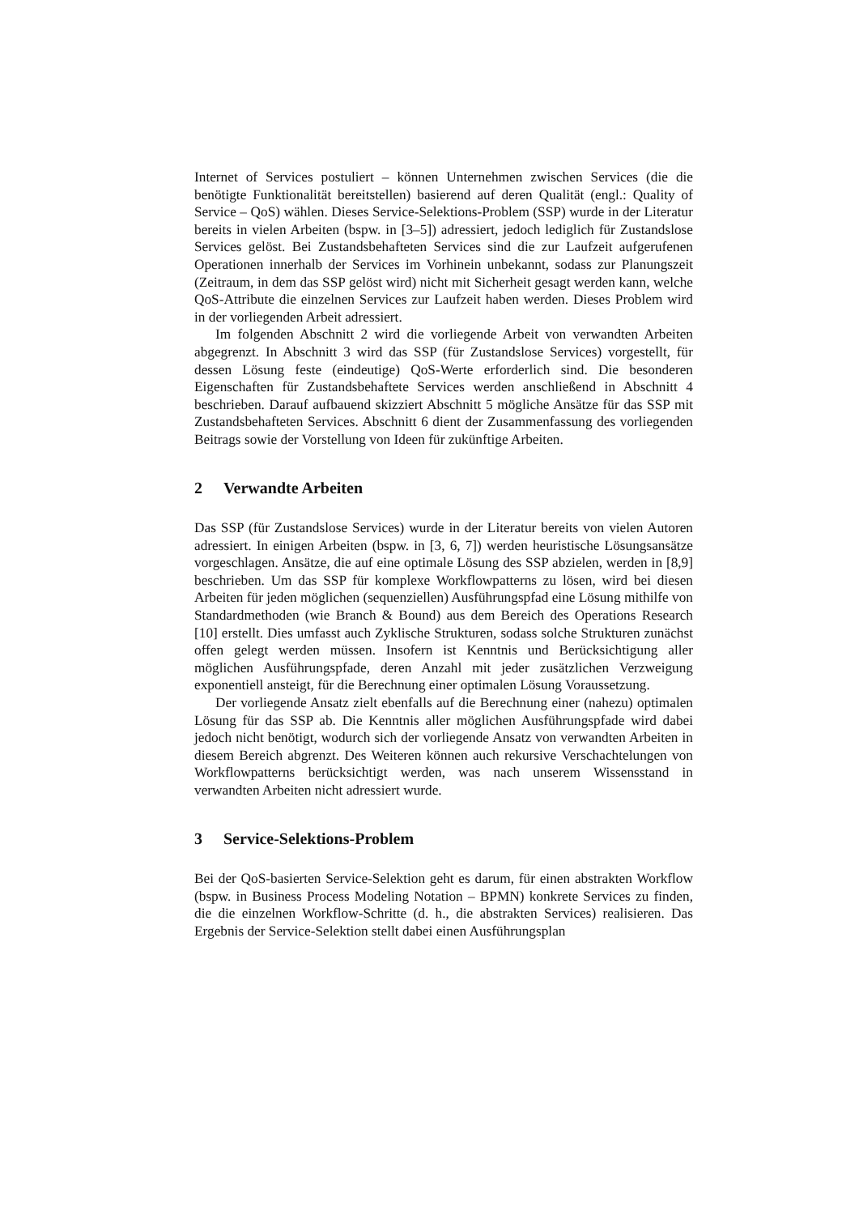Internet of Services postuliert – können Unternehmen zwischen Services (die die benötigte Funktionalität bereitstellen) basierend auf deren Qualität (engl.: Quality of Service – QoS) wählen. Dieses Service-Selektions-Problem (SSP) wurde in der Literatur bereits in vielen Arbeiten (bspw. in [3–5]) adressiert, jedoch lediglich für Zustandslose Services gelöst. Bei Zustandsbehafteten Services sind die zur Laufzeit aufgerufenen Operationen innerhalb der Services im Vorhinein unbekannt, sodass zur Planungszeit (Zeitraum, in dem das SSP gelöst wird) nicht mit Sicherheit gesagt werden kann, welche QoS-Attribute die einzelnen Services zur Laufzeit haben werden. Dieses Problem wird in der vorliegenden Arbeit adressiert.
Im folgenden Abschnitt 2 wird die vorliegende Arbeit von verwandten Arbeiten abgegrenzt. In Abschnitt 3 wird das SSP (für Zustandslose Services) vorgestellt, für dessen Lösung feste (eindeutige) QoS-Werte erforderlich sind. Die besonderen Eigenschaften für Zustandsbehaftete Services werden anschließend in Abschnitt 4 beschrieben. Darauf aufbauend skizziert Abschnitt 5 mögliche Ansätze für das SSP mit Zustandsbehafteten Services. Abschnitt 6 dient der Zusammenfassung des vorliegenden Beitrags sowie der Vorstellung von Ideen für zukünftige Arbeiten.
2 Verwandte Arbeiten
Das SSP (für Zustandslose Services) wurde in der Literatur bereits von vielen Autoren adressiert. In einigen Arbeiten (bspw. in [3, 6, 7]) werden heuristische Lösungsansätze vorgeschlagen. Ansätze, die auf eine optimale Lösung des SSP abzielen, werden in [8,9] beschrieben. Um das SSP für komplexe Workflowpatterns zu lösen, wird bei diesen Arbeiten für jeden möglichen (sequenziellen) Ausführungspfad eine Lösung mithilfe von Standardmethoden (wie Branch & Bound) aus dem Bereich des Operations Research [10] erstellt. Dies umfasst auch Zyklische Strukturen, sodass solche Strukturen zunächst offen gelegt werden müssen. Insofern ist Kenntnis und Berücksichtigung aller möglichen Ausführungspfade, deren Anzahl mit jeder zusätzlichen Verzweigung exponentiell ansteigt, für die Berechnung einer optimalen Lösung Voraussetzung.
Der vorliegende Ansatz zielt ebenfalls auf die Berechnung einer (nahezu) optimalen Lösung für das SSP ab. Die Kenntnis aller möglichen Ausführungspfade wird dabei jedoch nicht benötigt, wodurch sich der vorliegende Ansatz von verwandten Arbeiten in diesem Bereich abgrenzt. Des Weiteren können auch rekursive Verschachtelungen von Workflowpatterns berücksichtigt werden, was nach unserem Wissensstand in verwandten Arbeiten nicht adressiert wurde.
3 Service-Selektions-Problem
Bei der QoS-basierten Service-Selektion geht es darum, für einen abstrakten Workflow (bspw. in Business Process Modeling Notation – BPMN) konkrete Services zu finden, die die einzelnen Workflow-Schritte (d. h., die abstrakten Services) realisieren. Das Ergebnis der Service-Selektion stellt dabei einen Ausführungsplan